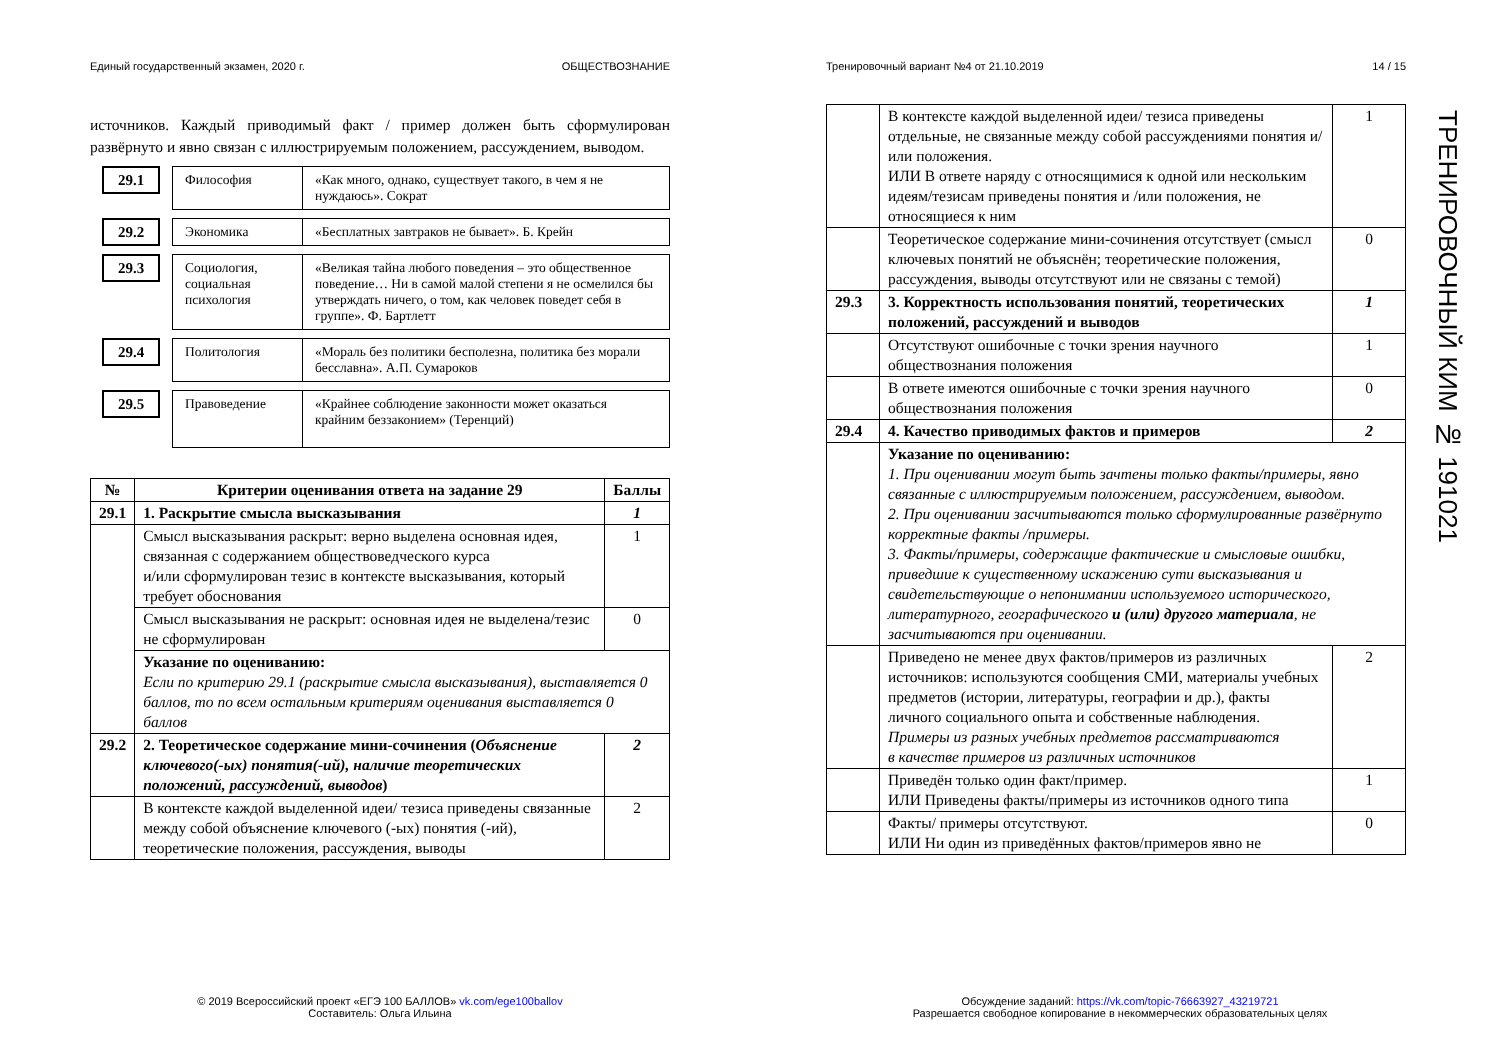Единый государственный экзамен, 2020 г. ОБЩЕСТВОЗНАНИЕ
источников. Каждый приводимый факт / пример должен быть сформулирован развёрнуто и явно связан с иллюстрируемым положением, рассуждением, выводом.
29.1
| Философия | «Как много, однако, существует такого, в чем я не нуждаюсь». Сократ |
29.2
| Экономика | «Бесплатных завтраков не бывает». Б. Крейн |
29.3
| Социология, социальная психология | «Великая тайна любого поведения – это общественное поведение… Ни в самой малой степени я не осмелился бы утверждать ничего, о том, как человек поведет себя в группе». Ф. Бартлетт |
29.4
| Политология | «Мораль без политики бесполезна, политика без морали бесславна». А.П. Сумароков |
29.5
| Правоведение | «Крайнее соблюдение законности может оказаться крайним беззаконием» (Теренций) |
| № | Критерии оценивания ответа на задание 29 | Баллы |
| --- | --- | --- |
| 29.1 | 1. Раскрытие смысла высказывания | 1 |
| | Смысл высказывания раскрыт: верно выделена основная идея, связанная с содержанием обществоведческого курса и/или сформулирован тезис в контексте высказывания, который требует обоснования | 1 |
| | Смысл высказывания не раскрыт: основная идея не выделена/тезис не сформулирован | 0 |
| | Указание по оцениванию: Если по критерию 29.1 (раскрытие смысла высказывания), выставляется 0 баллов, то по всем остальным критериям оценивания выставляется 0 баллов | |
| 29.2 | 2. Теоретическое содержание мини-сочинения ( Объяснение ключевого(-ых) понятия(-ий), наличие теоретических положений, рассуждений, выводов ) | 2 |
| | В контексте каждой выделенной идеи/ тезиса приведены связанные между собой объяснение ключевого (-ых) понятия (-ий), теоретические положения, рассуждения, выводы | 2 |
Тренировочный вариант №4 от 21.10.2019 14 / 15
| | В контексте каждой выделенной идеи/ тезиса приведены отдельные, не связанные между собой рассуждениями понятия и/или положения. ИЛИ В ответе наряду с относящимися к одной или нескольким идеям/тезисам приведены понятия и /или положения, не относящиеся к ним | 1 |
| | Теоретическое содержание мини-сочинения отсутствует (смысл ключевых понятий не объяснён; теоретические положения, рассуждения, выводы отсутствуют или не связаны с темой) | 0 |
| 29.3 | 3. Корректность использования понятий, теоретических положений, рассуждений и выводов | 1 |
| | Отсутствуют ошибочные с точки зрения научного обществознания положения | 1 |
| | В ответе имеются ошибочные с точки зрения научного обществознания положения | 0 |
| 29.4 | 4. Качество приводимых фактов и примеров | 2 |
| | Указание по оцениванию: 1. При оценивании могут быть зачтены только факты/примеры, явно связанные с иллюстрируемым положением, рассуждением, выводом. 2. При оценивании засчитываются только сформулированные развёрнуто корректные факты /примеры. 3. Факты/примеры, содержащие фактические и смысловые ошибки, приведшие к существенному искажению сути высказывания и свидетельствующие о непонимании используемого исторического, литературного, географического и (или) другого материала , не засчитываются при оценивании. | |
| | Приведено не менее двух фактов/примеров из различных источников: используются сообщения СМИ, материалы учебных предметов (истории, литературы, географии и др.), факты личного социального опыта и собственные наблюдения. Примеры из разных учебных предметов рассматриваются в качестве примеров из различных источников | 2 |
| | Приведён только один факт/пример. ИЛИ Приведены факты/примеры из источников одного типа | 1 |
| | Факты/ примеры отсутствуют. ИЛИ Ни один из приведённых фактов/примеров явно не | 0 |
© 2019 Всероссийский проект «ЕГЭ 100 БАЛЛОВ» vk.com/ege100ballov
Составитель: Ольга Ильина
Обсуждение заданий: https://vk.com/topic-76663927_43219721
Разрешается свободное копирование в некоммерческих образовательных целях
ТРЕНИРОВОЧНЫЙ КИМ № 191021